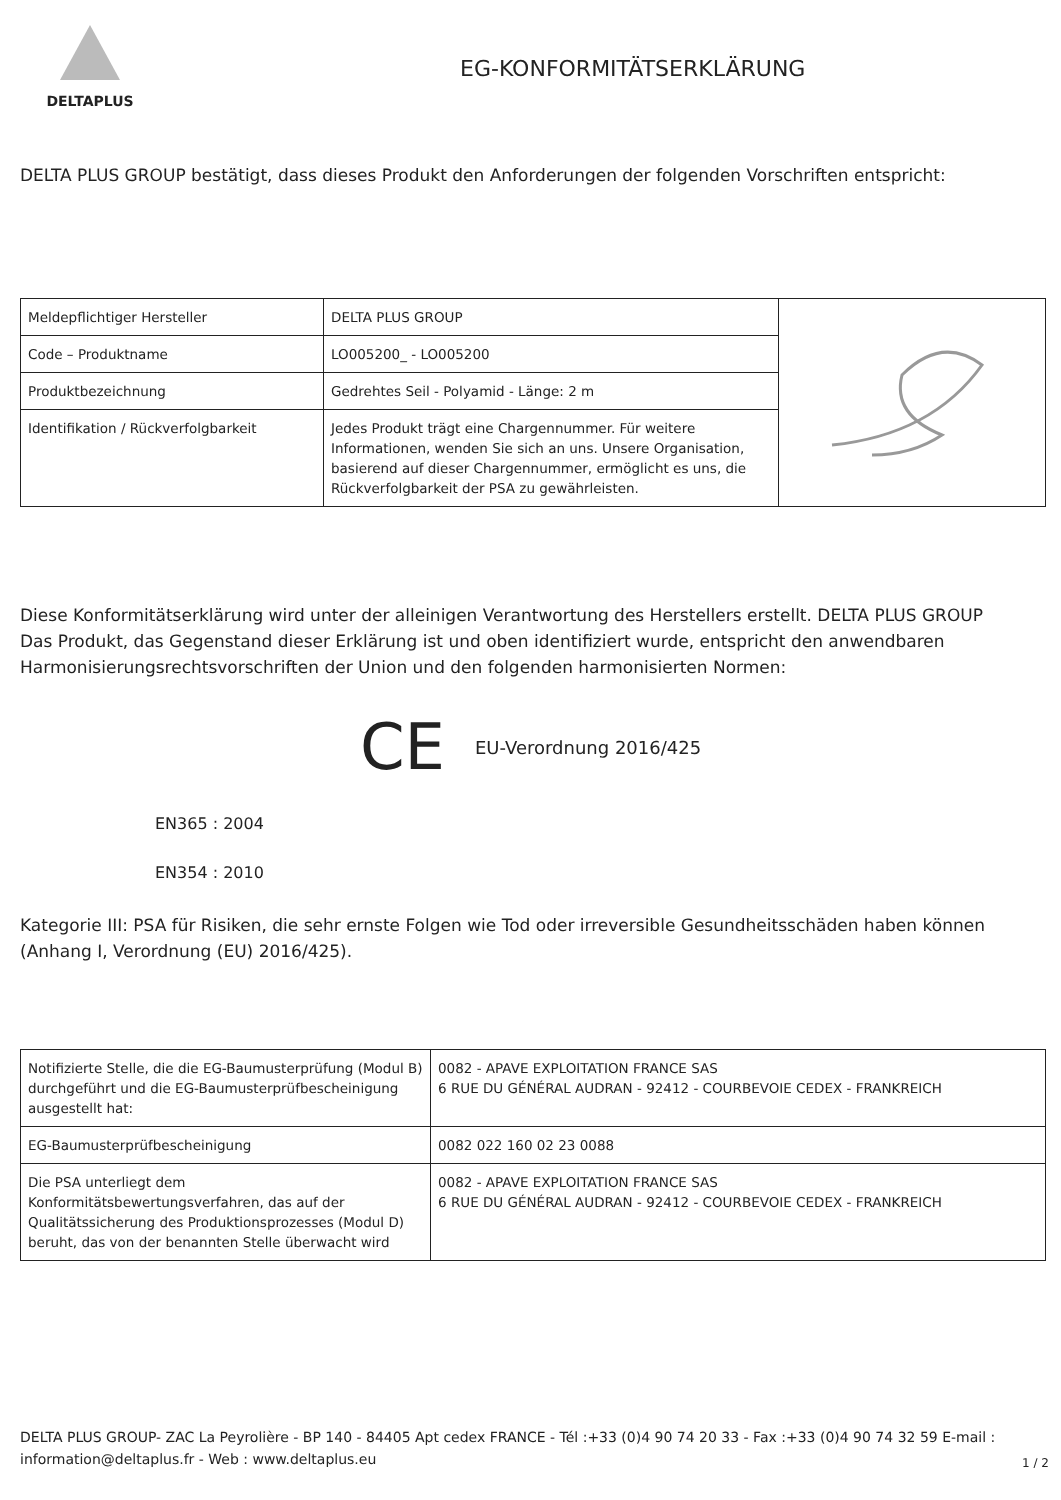DELTAPLUS
EG-KONFORMITÄTSERKLÄRUNG
DELTA PLUS GROUP bestätigt, dass dieses Produkt den Anforderungen der folgenden Vorschriften entspricht:
| Meldepflichtiger Hersteller | DELTA PLUS GROUP | |
| Code – Produktname | LO005200_ - LO005200 | |
| Produktbezeichnung | Gedrehtes Seil - Polyamid - Länge: 2 m | |
| Identifikation / Rückverfolgbarkeit | Jedes Produkt trägt eine Chargennummer. Für weitere Informationen, wenden Sie sich an uns. Unsere Organisation, basierend auf dieser Chargennummer, ermöglicht es uns, die Rückverfolgbarkeit der PSA zu gewährleisten. | |
Diese Konformitätserklärung wird unter der alleinigen Verantwortung des Herstellers erstellt. DELTA PLUS GROUP
Das Produkt, das Gegenstand dieser Erklärung ist und oben identifiziert wurde, entspricht den anwendbaren Harmonisierungsrechtsvorschriften der Union und den folgenden harmonisierten Normen:
CE EU-Verordnung 2016/425
EN365 : 2004
EN354 : 2010
Kategorie III: PSA für Risiken, die sehr ernste Folgen wie Tod oder irreversible Gesundheitsschäden haben können (Anhang I, Verordnung (EU) 2016/425).
| Notifizierte Stelle, die die EG-Baumusterprüfung (Modul B) durchgeführt und die EG-Baumusterprüfbescheinigung ausgestellt hat: | 0082 - APAVE EXPLOITATION FRANCE SAS 6 RUE DU GÉNÉRAL AUDRAN - 92412 - COURBEVOIE CEDEX - FRANKREICH |
| EG-Baumusterprüfbescheinigung | 0082 022 160 02 23 0088 |
| Die PSA unterliegt dem Konformitätsbewertungsverfahren, das auf der Qualitätssicherung des Produktionsprozesses (Modul D) beruht, das von der benannten Stelle überwacht wird | 0082 - APAVE EXPLOITATION FRANCE SAS 6 RUE DU GÉNÉRAL AUDRAN - 92412 - COURBEVOIE CEDEX - FRANKREICH |
DELTA PLUS GROUP- ZAC La Peyrolière - BP 140 - 84405 Apt cedex FRANCE - Tél :+33 (0)4 90 74 20 33 - Fax :+33 (0)4 90 74 32 59 E-mail : information@deltaplus.fr - Web : www.deltaplus.eu
1 / 2